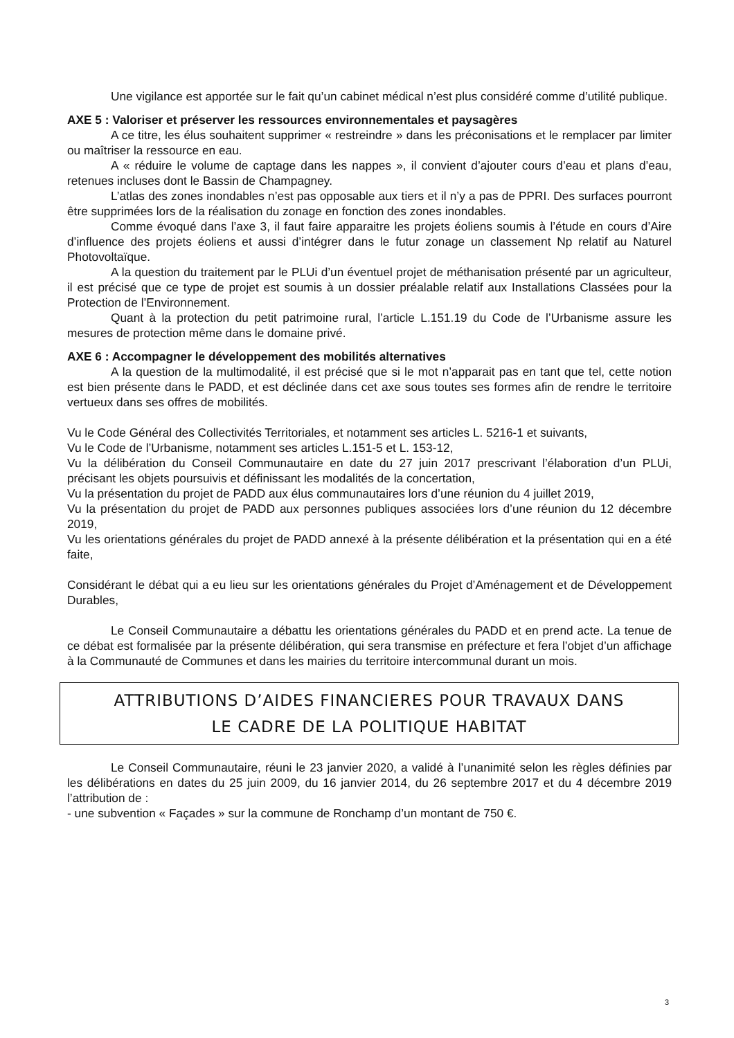Une vigilance est apportée sur le fait qu’un cabinet médical n’est plus considéré comme d’utilité publique.
AXE 5 : Valoriser et préserver les ressources environnementales et paysagères
A ce titre, les élus souhaitent supprimer « restreindre » dans les préconisations et le remplacer par limiter ou maîtriser la ressource en eau.
A « réduire le volume de captage dans les nappes », il convient d’ajouter cours d’eau et plans d’eau, retenues incluses dont le Bassin de Champagney.
L’atlas des zones inondables n’est pas opposable aux tiers et il n’y a pas de PPRI. Des surfaces pourront être supprimées lors de la réalisation du zonage en fonction des zones inondables.
Comme évoqué dans l’axe 3, il faut faire apparaitre les projets éoliens soumis à l’étude en cours d’Aire d’influence des projets éoliens et aussi d’intégrer dans le futur zonage un classement Np relatif au Naturel Photovoltaïque.
A la question du traitement par le PLUi d’un éventuel projet de méthanisation présenté par un agriculteur, il est précisé que ce type de projet est soumis à un dossier préalable relatif aux Installations Classées pour la Protection de l’Environnement.
Quant à la protection du petit patrimoine rural, l’article L.151.19 du Code de l’Urbanisme assure les mesures de protection même dans le domaine privé.
AXE 6 : Accompagner le développement des mobilités alternatives
A la question de la multimodalité, il est précisé que si le mot n’apparait pas en tant que tel, cette notion est bien présente dans le PADD, et est déclinée dans cet axe sous toutes ses formes afin de rendre le territoire vertueux dans ses offres de mobilités.
Vu le Code Général des Collectivités Territoriales, et notamment ses articles L. 5216-1 et suivants,
Vu le Code de l’Urbanisme, notamment ses articles L.151-5 et L. 153-12,
Vu la délibération du Conseil Communautaire en date du 27 juin 2017 prescrivant l’élaboration d’un PLUi, précisant les objets poursuivis et définissant les modalités de la concertation,
Vu la présentation du projet de PADD aux élus communautaires lors d’une réunion du 4 juillet 2019,
Vu la présentation du projet de PADD aux personnes publiques associées lors d’une réunion du 12 décembre 2019,
Vu les orientations générales du projet de PADD annexé à la présente délibération et la présentation qui en a été faite,
Considérant le débat qui a eu lieu sur les orientations générales du Projet d’Aménagement et de Développement Durables,
Le Conseil Communautaire a débattu les orientations générales du PADD et en prend acte. La tenue de ce débat est formalisée par la présente délibération, qui sera transmise en préfecture et fera l’objet d’un affichage à la Communauté de Communes et dans les mairies du territoire intercommunal durant un mois.
ATTRIBUTIONS D’AIDES FINANCIERES POUR TRAVAUX DANS
LE CADRE DE LA POLITIQUE HABITAT
Le Conseil Communautaire, réuni le 23 janvier 2020, a validé à l’unanimité selon les règles définies par les délibérations en dates du 25 juin 2009, du 16 janvier 2014, du 26 septembre 2017 et du 4 décembre 2019 l’attribution de :
- une subvention « Façades » sur la commune de Ronchamp d’un montant de 750 €.
3